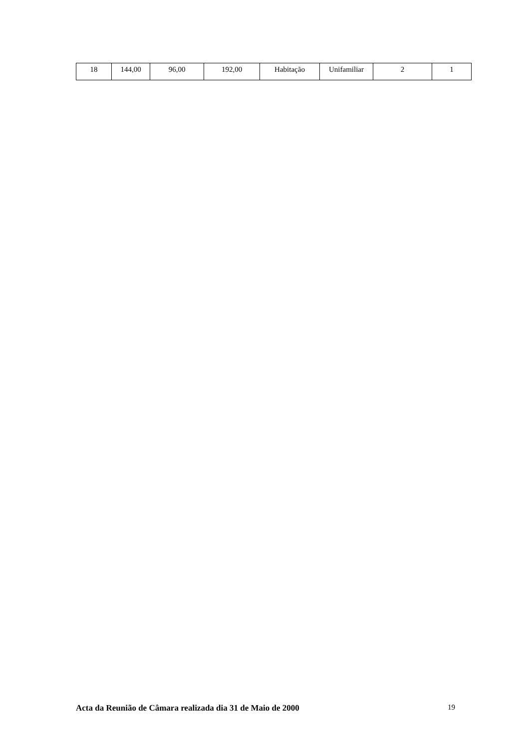| 18 | 144,00 | 96,00 | 192,00 | Habitação | Unifamiliar | 2 | 1 |
Acta da Reunião de Câmara realizada dia 31 de Maio de 2000 19